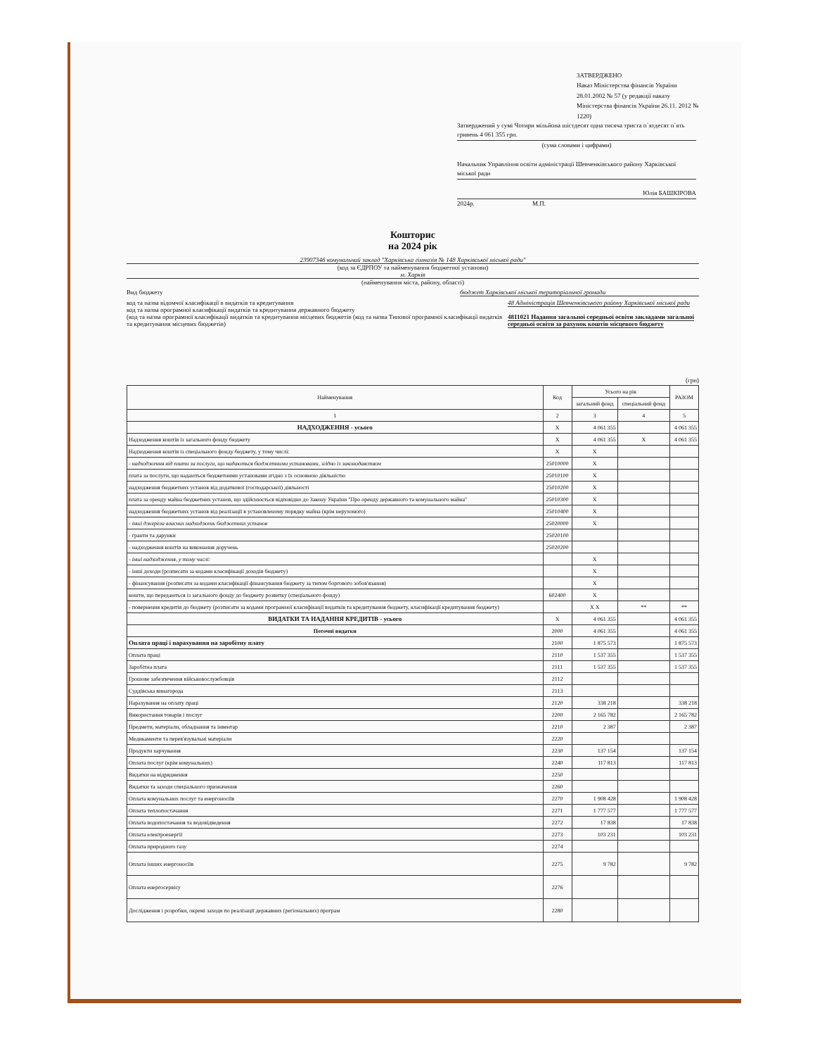ЗАТВЕРДЖЕНО
Наказ Міністерства фінансів України
28.01.2002 № 57 (у редакції наказу
Міністерства фінансів України 26.11. 2012 № 1220)
Затверджений у сумі Чотири мільйона шістдесят одна тисяча триста п`ятдесят п`ять гривень 4 061 355 грн.
(сума словами і цифрами)
Начальник Управління освіти адміністрації Шевченківського району Харківської міської ради
Юлія БАШКІРОВА
2024р. М.П.
Кошторис
на 2024 рік
23907346 комунальний заклад "Харківська гімназія № 148 Харківської міської ради"
(код за ЄДРПОУ та найменування бюджетної установи)
м. Харків
(найменування міста, району, області)
Вид бюджету бюджет Харківської міської територіальної громади
код та назва відомчої класифікації в видатків та кредитування
код та назва програмної класифікації видатків та кредитування державного бюджету
(код та назва програмної класифікації видатків та кредитування місцевих бюджетів (код та назва Типової програмної класифікації видатків та кредитування місцевих бюджетів) 48 Адміністрація Шевченківського району Харківської міської ради
4811021 Надання загальної середньої освіти закладами загальної середньої освіти за рахунок коштів місцевого бюджету
(грн)
| Найменування | Код | Усього на рік | | РАЗОМ |
| --- | --- | --- | --- | --- |
| | | загальний фонд | спеціальний фонд | |
| 1 | 2 | 3 | 4 | 5 |
| НАДХОДЖЕННЯ - усього | X | 4 061 355 | | 4 061 355 |
| Надходження коштів із загального фонду бюджету | X | 4 061 355 | X | 4 061 355 |
| Надходження коштів із спеціального фонду бюджету, у тому числі: | X | X | | |
| - надходження від плати за послуги, що надаються бюджетними установами, згідно із законодавством | 25010000 | X | | |
| плата за послуги, що надаються бюджетними установами згідно з їх основною діяльністю | 25010100 | X | | |
| надходження бюджетних установ від додаткової (господарської) діяльності | 25010200 | X | | |
| плата за оренду майна бюджетних установ, що здійснюється відповідно до Закону України "Про оренду державного та комунального майна" | 25010300 | X | | |
| надходження бюджетних установ від реалізації в установленому порядку майна (крім нерухомого) | 25010400 | X | | |
| - інші джерела власних надходжень бюджетних установ | 25020000 | X | | |
| - гранти та дарунки | 25020100 | | | |
| - надходження коштів на виконання доручень | 25020200 | | | |
| - інші надходження, у тому числі: | | X | | |
| - інші доходи (розписати за кодами класифікації доходів бюджету) | | X | | |
| - фінансування (розписати за кодами класифікації фінансування бюджету за типом боргового зобов'язання) | | X | | |
| кошти, що передаються із загального фонду до бюджету розвитку (спеціального фонду) | 602400 | X | | |
| - повернення кредитів до бюджету (розписати за кодами програмної класифікації видатків та кредитування бюджету, класифікації кредитування бюджету) | | X X | ** | ** |
| ВИДАТКИ ТА НАДАННЯ КРЕДИТІВ - усього | X | 4 061 355 | | 4 061 355 |
| Поточні видатки | 2000 | 4 061 355 | | 4 061 355 |
| Оплата праці і нарахування на заробітну плату | 2100 | 1 875 573 | | 1 875 573 |
| Оплата праці | 2110 | 1 537 355 | | 1 537 355 |
| Заробітна плата | 2111 | 1 537 355 | | 1 537 355 |
| Грошове забезпечення військовослужбовців | 2112 | | | |
| Суддівська винагорода | 2113 | | | |
| Нарахування на оплату праці | 2120 | 338 218 | | 338 218 |
| Використання товарів і послуг | 2200 | 2 165 782 | | 2 165 782 |
| Предмети, матеріали, обладнання та інвентар | 2210 | 2 387 | | 2 387 |
| Медикаменти та перев'язувальні матеріали | 2220 | | | |
| Продукти харчування | 2230 | 137 154 | | 137 154 |
| Оплата послуг (крім комунальних) | 2240 | 117 813 | | 117 813 |
| Видатки на відрядження | 2250 | | | |
| Видатки та заходи спеціального призначення | 2260 | | | |
| Оплата комунальних послуг та енергоносіїв | 2270 | 1 908 428 | | 1 908 428 |
| Оплата теплопостачання | 2271 | 1 777 577 | | 1 777 577 |
| Оплата водопостачання та водовідведення | 2272 | 17 838 | | 17 838 |
| Оплата електроенергії | 2273 | 103 231 | | 103 231 |
| Оплата природного газу | 2274 | | | |
| Оплата інших енергоносіїв | 2275 | 9 782 | | 9 782 |
| Оплата енергосервісу | 2276 | | | |
| Дослідження і розробки, окремі заходи по реалізації державних (регіональних) програм | 2280 | | | |